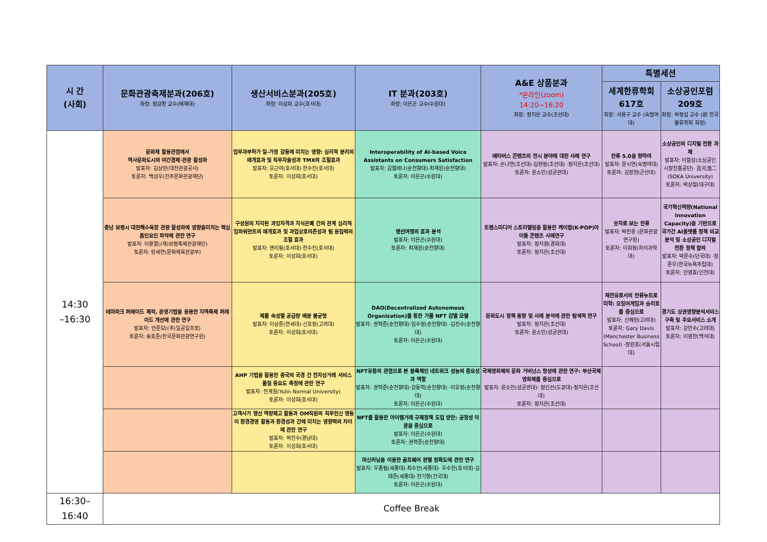| 시 간 (사회) | 문화관광축제분과(206호) 좌장: 정강환 교수(배재대) | 생산서비스분과(205호) 좌장: 이성희 교수(호서대) | IT 분과(203호) 좌장: 이은곤 교수(수원대) | A&E 상품분과 *온라인(zoom) 14:20~16:20 좌장: 정지은 교수(조선대) | 특별세션 | |
| --- | --- | --- | --- | --- | --- | --- |
| | | | | | 세계한류학회 617호 좌장: 서용구 교수 (숙명여대) | 소상공인포럼 209호 좌장: 박정섭 교수 (前 한국물류학회 회장) |
| 14:30 –16:30 | 문화재 활용관점에서 역사문화도시의 야간경제·관광 활성화 발표자: 김상만(대전관광공사) 토론자: 백성우(진주문화관광재단) | 업무과부하가 일-가정 갈등에 미치는 영향: 심리적 분리의 매개효과 및 직무자율성과 TMX의 조절효과 발표자: 유근여(호서대)·한수진(호서대) 토론자: 이성희(호서대) | Interoperability of AI-based Voice Assistants on Consumers Satisfaction 발표자: 김엘레나(순천향대)·최재원(순천향대) 토론자: 이은곤(수원대) | 메타버스 콘텐츠의 전시 분야에 대한 사례 연구 발표자: 손나연(조선대)·김현정(조선대) ·정지은(조선대) 토론자: 윤소민(성균관대) | 한류 5.0을 향하여 발표자: 문시연(숙명여대) 토론자: 김장현(군산대) | 소상공인의 디지털 전환 과제 발표자: 이철성(소상공인 시장진흥공단)· 吉元浩二(SOKA University) 토론자: 박상철(대구대) |
| | 충남 보령시 대천해수욕장 관광 활성화에 영향을미치는 핵심 흡인요인 파악에 관한 연구 발표자: 이용열((재)보령축제관광재단) 토론자: 원세연(문화체육관광부) | 구성원의 지각된 과잉자격과 지식은폐 간의 관계 심리적 임파워먼트의 매개효과 및 과업상호의존성과 팀 응집력의 조절 효과 발표자: 옌리핑(호서대)·한수진(호서대) 토론자: 이성희(호서대) | 랜선여행의 효과 분석 발표자: 이은곤(수원대) 토론자: 최재원(순천향대) | 트랜스미디어 스토리텔링을 활용한 케이팝(K-POP)아이돌 콘텐츠 사례연구 발표자: 정지영(경희대) 토론자: 정지은(조선대) | 숫자로 보는 한류 발표자: 박찬웅 (문화관광연구원) 토론자: 이희정(차의과학대) | 국가혁신역량(National Innovation Capacity)을 기반으로 국가간 AI플랫폼 정책 비교 분석 및 소상공인 디지털 전환 정책 함의 발표자: 박문수(단국대) ·장준우(한국뉴욕주립대) 토론자: 안영효(인천대) |
| | 테마파크 퍼레이드 제작, 운영기법을 응용한 지역축제 퍼레이드 개선에 관한 연구 발표자: 안준모((주)일공일프로) 토론자: 송호준(한국문화관광연구원) | 제품 속성별 공급량 배분 불균형 발표자: 이상준(연세대)·신호정(고려대) 토론자: 이성희(호서대) | DAO(Decentralized Autonomous Organization)를 통한 가품 NFT 감별 모델 발표자: 권혁준(순천향대)·임수정(순천향대) ·김진수(순천향대) 토론자: 이은곤(수원대) | 문화도시 정책 동향 및 사례 분석에 관한 탐색적 연구 발표자: 정지은(조선대) 토론자: 윤소민(성균관대) | 재전유로서의 한류뉴트로 미학: 오징어게임과 승리호를 중심으로 발표자: 신혜린(고려대) 토론자: Gary Davis (Manchester Business School) ·장원호(서울시립대) | 경기도 상권영향분석서비스 구축 및 주요서비스 소개 발표자: 강만수(고려대) 토론자: 이영찬(백석대) |
| | | AHP 기법을 활용한 중국의 국경 간 전자상거래 서비스 품질 중요도 측정에 관한 연구 발표자: 전계월(Yulin Normal University) 토론자: 이성희(호서대) | NFT유통의 관점으로 본 블록체인 네트워크 성능의 중요성과 역할 발표자: 권혁준(순천향대)·강동혁(순천향대) ·이유정(순천향대) 토론자: 이은곤(수원대) | 국제영화제의 문화 거버넌스 형성에 관한 연구: 부산국제영화제를 중심으로 발표자: 윤소민(성균관대)· 정인선(도쿄대)·정지은(조선대) 토론자: 정지은(조선대) | | |
| | | 고객사가 행산 역량제고 활동과 OM직원의 직무헌신 행동이 환경경영 활동과 환경성과 간에 미치는 영향력의 차이에 관한 연구 발표자: 박진수(경남대) 토론자: 이성희(호서대) | NFT를 활용한 아이템거래 규제정책 도입 방안: 공정성 이론을 중심으로 발표자: 이은곤(수원대) 토론자: 권혁준(순천향대) | | | |
| | | | 머신러닝을 이용한 골프웨어 판별 정확도에 관한 연구 발표자: 우종필(세종대)·최수안(세종대)· 우수한(호서대)·김태준(세종대)·한기향(건국대) 토론자: 이은곤(수원대) | | | |
| 16:30–16:40 | Coffee Break | | | | | |